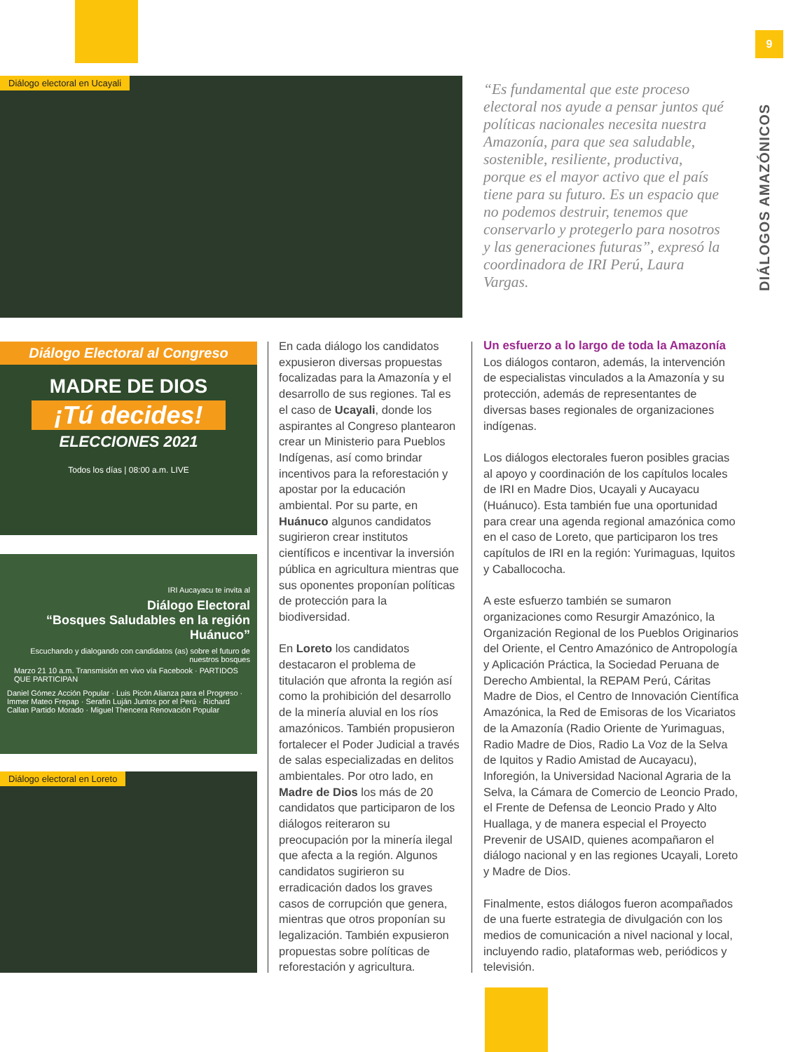9
DIÁLOGOS AMAZÓNICOS
Diálogo electoral en Ucayali
“Es fundamental que este proceso electoral nos ayude a pensar juntos qué políticas nacionales necesita nuestra Amazonía, para que sea saludable, sostenible, resiliente, productiva, porque es el mayor activo que el país tiene para su futuro. Es un espacio que no podemos destruir, tenemos que conservarlo y protegerlo para nosotros y las generaciones futuras”, expresó la coordinadora de IRI Perú, Laura Vargas.
Diálogo Electoral al Congreso
MADRE DE DIOS
¡Tú decides!
ELECCIONES 2021
Todos los días | 08:00 a.m. LIVE
IRI Aucayacu te invita al
Diálogo Electoral
“Bosques Saludables en la región Huánuco”
Escuchando y dialogando con candidatos (as) sobre el futuro de nuestros bosques
Marzo 21 10 a.m. Transmisión en vivo vía Facebook · PARTIDOS QUE PARTICIPAN
Daniel Gómez Acción Popular · Luis Picón Alianza para el Progreso · Immer Mateo Frepap · Serafín Luján Juntos por el Perú · Richard Callan Partido Morado · Miguel Thencera Renovación Popular
Diálogo electoral en Loreto
En cada diálogo los candidatos expusieron diversas propuestas focalizadas para la Amazonía y el desarrollo de sus regiones. Tal es el caso de Ucayali, donde los aspirantes al Congreso plantearon crear un Ministerio para Pueblos Indígenas, así como brindar incentivos para la reforestación y apostar por la educación ambiental. Por su parte, en Huánuco algunos candidatos sugirieron crear institutos científicos e incentivar la inversión pública en agricultura mientras que sus oponentes proponían políticas de protección para la biodiversidad.
En Loreto los candidatos destacaron el problema de titulación que afronta la región así como la prohibición del desarrollo de la minería aluvial en los ríos amazónicos. También propusieron fortalecer el Poder Judicial a través de salas especializadas en delitos ambientales. Por otro lado, en Madre de Dios los más de 20 candidatos que participaron de los diálogos reiteraron su preocupación por la minería ilegal que afecta a la región. Algunos candidatos sugirieron su erradicación dados los graves casos de corrupción que genera, mientras que otros proponían su legalización. También expusieron propuestas sobre políticas de reforestación y agricultura.
Un esfuerzo a lo largo de toda la Amazonía
Los diálogos contaron, además, la intervención de especialistas vinculados a la Amazonía y su protección, además de representantes de diversas bases regionales de organizaciones indígenas.
Los diálogos electorales fueron posibles gracias al apoyo y coordinación de los capítulos locales de IRI en Madre Dios, Ucayali y Aucayacu (Huánuco). Esta también fue una oportunidad para crear una agenda regional amazónica como en el caso de Loreto, que participaron los tres capítulos de IRI en la región: Yurimaguas, Iquitos y Caballococha.
A este esfuerzo también se sumaron organizaciones como Resurgir Amazónico, la Organización Regional de los Pueblos Originarios del Oriente, el Centro Amazónico de Antropología y Aplicación Práctica, la Sociedad Peruana de Derecho Ambiental, la REPAM Perú, Cáritas Madre de Dios, el Centro de Innovación Científica Amazónica, la Red de Emisoras de los Vicariatos de la Amazonía (Radio Oriente de Yurimaguas, Radio Madre de Dios, Radio La Voz de la Selva de Iquitos y Radio Amistad de Aucayacu), Inforegión, la Universidad Nacional Agraria de la Selva, la Cámara de Comercio de Leoncio Prado, el Frente de Defensa de Leoncio Prado y Alto Huallaga, y de manera especial el Proyecto Prevenir de USAID, quienes acompañaron el diálogo nacional y en las regiones Ucayali, Loreto y Madre de Dios.
Finalmente, estos diálogos fueron acompañados de una fuerte estrategia de divulgación con los medios de comunicación a nivel nacional y local, incluyendo radio, plataformas web, periódicos y televisión.